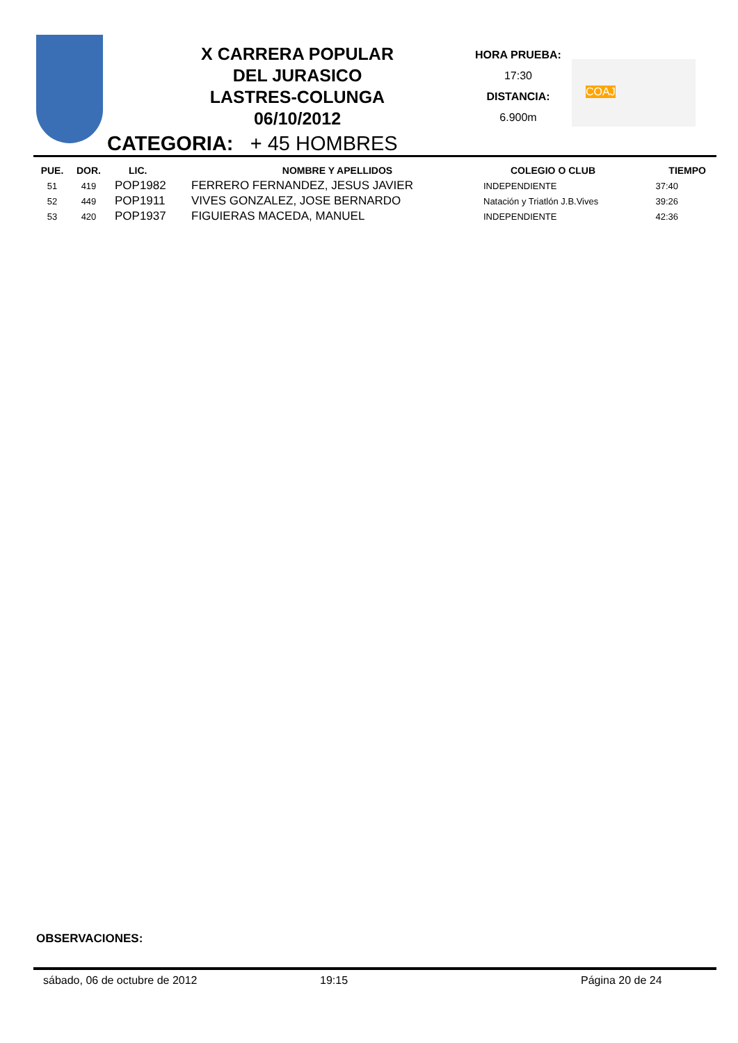X CARRERA POPULAR
DEL JURASICO
LASTRES-COLUNGA
06/10/2012
HORA PRUEBA:
17:30
DISTANCIA:
6.900m
COAJ
CATEGORIA: + 45 HOMBRES
| PUE. | DOR. | LIC. | NOMBRE Y APELLIDOS | COLEGIO O CLUB | TIEMPO |
| --- | --- | --- | --- | --- | --- |
| 51 | 419 | POP1982 | FERRERO FERNANDEZ, JESUS JAVIER | INDEPENDIENTE | 37:40 |
| 52 | 449 | POP1911 | VIVES GONZALEZ, JOSE BERNARDO | Natación y Triatlón J.B.Vives | 39:26 |
| 53 | 420 | POP1937 | FIGUIERAS MACEDA, MANUEL | INDEPENDIENTE | 42:36 |
OBSERVACIONES:
sábado, 06 de octubre de 2012 19:15 Página 20 de 24